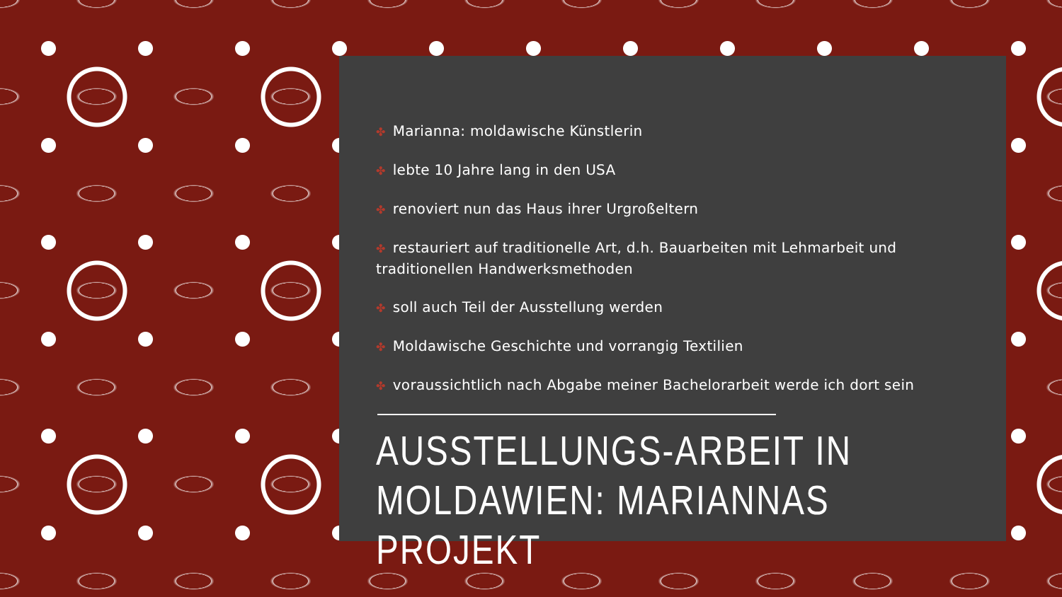✤ Marianna: moldawische Künstlerin
✤ lebte 10 Jahre lang in den USA
✤ renoviert nun das Haus ihrer Urgroßeltern
✤ restauriert auf traditionelle Art, d.h. Bauarbeiten mit Lehmarbeit und traditionellen Handwerksmethoden
✤ soll auch Teil der Ausstellung werden
✤ Moldawische Geschichte und vorrangig Textilien
✤ voraussichtlich nach Abgabe meiner Bachelorarbeit werde ich dort sein
AUSSTELLUNGS-ARBEIT IN
MOLDAWIEN: MARIANNAS PROJEKT